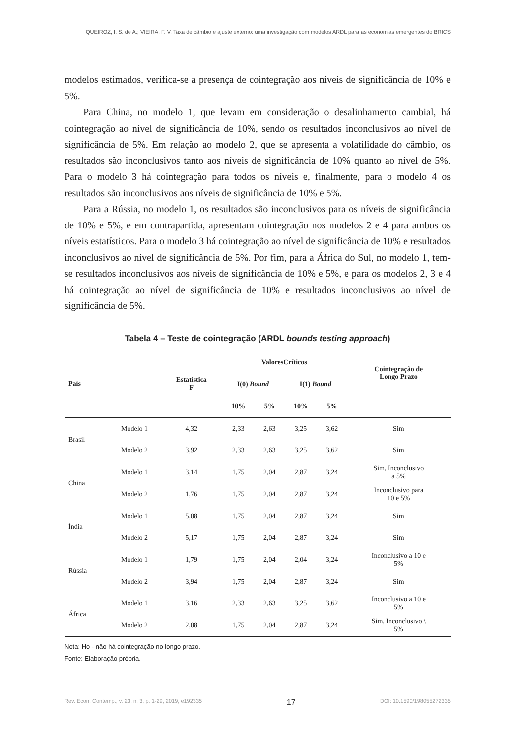QUEIROZ, I. S. de A.; VIEIRA, F. V. Taxa de câmbio e ajuste externo: uma investigação com modelos ARDL para as economias emergentes do BRICS
modelos estimados, verifica-se a presença de cointegração aos níveis de significância de 10% e 5%.
Para China, no modelo 1, que levam em consideração o desalinhamento cambial, há cointegração ao nível de significância de 10%, sendo os resultados inconclusivos ao nível de significância de 5%. Em relação ao modelo 2, que se apresenta a volatilidade do câmbio, os resultados são inconclusivos tanto aos níveis de significância de 10% quanto ao nível de 5%. Para o modelo 3 há cointegração para todos os níveis e, finalmente, para o modelo 4 os resultados são inconclusivos aos níveis de significância de 10% e 5%.
Para a Rússia, no modelo 1, os resultados são inconclusivos para os níveis de significância de 10% e 5%, e em contrapartida, apresentam cointegração nos modelos 2 e 4 para ambos os níveis estatísticos. Para o modelo 3 há cointegração ao nível de significância de 10% e resultados inconclusivos ao nível de significância de 5%. Por fim, para a África do Sul, no modelo 1, tem-se resultados inconclusivos aos níveis de significância de 10% e 5%, e para os modelos 2, 3 e 4 há cointegração ao nível de significância de 10% e resultados inconclusivos ao nível de significância de 5%.
Tabela 4 – Teste de cointegração (ARDL bounds testing approach)
| País | | Estatística F | ValoresCríticos | | | | Cointegração de Longo Prazo |
| --- | --- | --- | --- | --- | --- | --- | --- |
| | | | I(0) Bound | | I(1) Bound | | |
| | | | 10% | 5% | 10% | 5% | |
| Brasil | Modelo 1 | 4,32 | 2,33 | 2,63 | 3,25 | 3,62 | Sim |
| | Modelo 2 | 3,92 | 2,33 | 2,63 | 3,25 | 3,62 | Sim |
| China | Modelo 1 | 3,14 | 1,75 | 2,04 | 2,87 | 3,24 | Sim, Inconclusivo a 5% |
| | Modelo 2 | 1,76 | 1,75 | 2,04 | 2,87 | 3,24 | Inconclusivo para 10 e 5% |
| Índia | Modelo 1 | 5,08 | 1,75 | 2,04 | 2,87 | 3,24 | Sim |
| | Modelo 2 | 5,17 | 1,75 | 2,04 | 2,87 | 3,24 | Sim |
| Rússia | Modelo 1 | 1,79 | 1,75 | 2,04 | 2,04 | 3,24 | Inconclusivo a 10 e 5% |
| | Modelo 2 | 3,94 | 1,75 | 2,04 | 2,87 | 3,24 | Sim |
| África | Modelo 1 | 3,16 | 2,33 | 2,63 | 3,25 | 3,62 | Inconclusivo a 10 e 5% |
| | Modelo 2 | 2,08 | 1,75 | 2,04 | 2,87 | 3,24 | Sim, Inconclusivo \ 5% |
Nota: Ho - não há cointegração no longo prazo.
Fonte: Elaboração própria.
Rev. Econ. Contemp., v. 23, n. 3, p. 1-29, 2019, e192335 17 DOI: 10.1590/198055272335